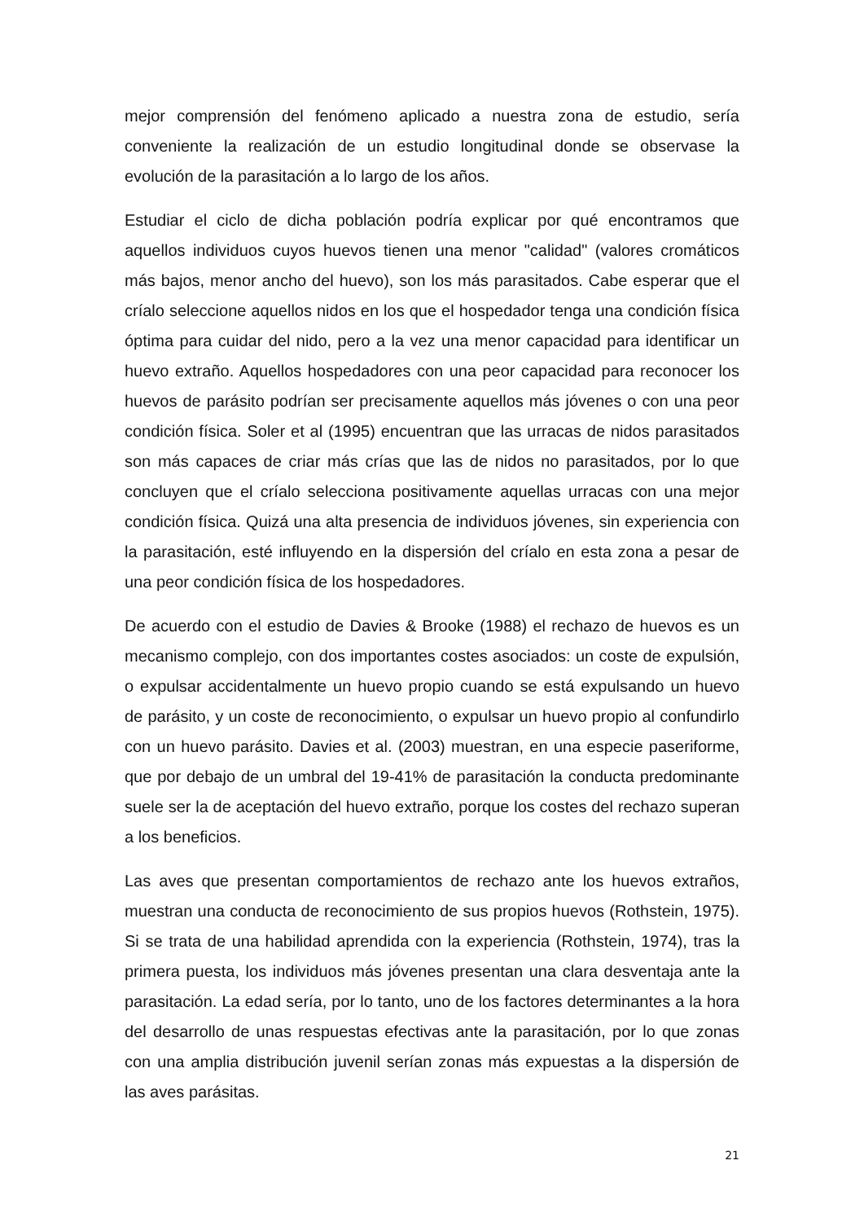mejor comprensión del fenómeno aplicado a nuestra zona de estudio, sería conveniente la realización de un estudio longitudinal donde se observase la evolución de la parasitación a lo largo de los años.
Estudiar el ciclo de dicha población podría explicar por qué encontramos que aquellos individuos cuyos huevos tienen una menor "calidad" (valores cromáticos más bajos, menor ancho del huevo), son los más parasitados. Cabe esperar que el críalo seleccione aquellos nidos en los que el hospedador tenga una condición física óptima para cuidar del nido, pero a la vez una menor capacidad para identificar un huevo extraño. Aquellos hospedadores con una peor capacidad para reconocer los huevos de parásito podrían ser precisamente aquellos más jóvenes o con una peor condición física. Soler et al (1995) encuentran que las urracas de nidos parasitados son más capaces de criar más crías que las de nidos no parasitados, por lo que concluyen que el críalo selecciona positivamente aquellas urracas con una mejor condición física. Quizá una alta presencia de individuos jóvenes, sin experiencia con la parasitación, esté influyendo en la dispersión del críalo en esta zona a pesar de una peor condición física de los hospedadores.
De acuerdo con el estudio de Davies & Brooke (1988) el rechazo de huevos es un mecanismo complejo, con dos importantes costes asociados: un coste de expulsión, o expulsar accidentalmente un huevo propio cuando se está expulsando un huevo de parásito, y un coste de reconocimiento, o expulsar un huevo propio al confundirlo con un huevo parásito. Davies et al. (2003) muestran, en una especie paseriforme, que por debajo de un umbral del 19-41% de parasitación la conducta predominante suele ser la de aceptación del huevo extraño, porque los costes del rechazo superan a los beneficios.
Las aves que presentan comportamientos de rechazo ante los huevos extraños, muestran una conducta de reconocimiento de sus propios huevos (Rothstein, 1975). Si se trata de una habilidad aprendida con la experiencia (Rothstein, 1974), tras la primera puesta, los individuos más jóvenes presentan una clara desventaja ante la parasitación. La edad sería, por lo tanto, uno de los factores determinantes a la hora del desarrollo de unas respuestas efectivas ante la parasitación, por lo que zonas con una amplia distribución juvenil serían zonas más expuestas a la dispersión de las aves parásitas.
21